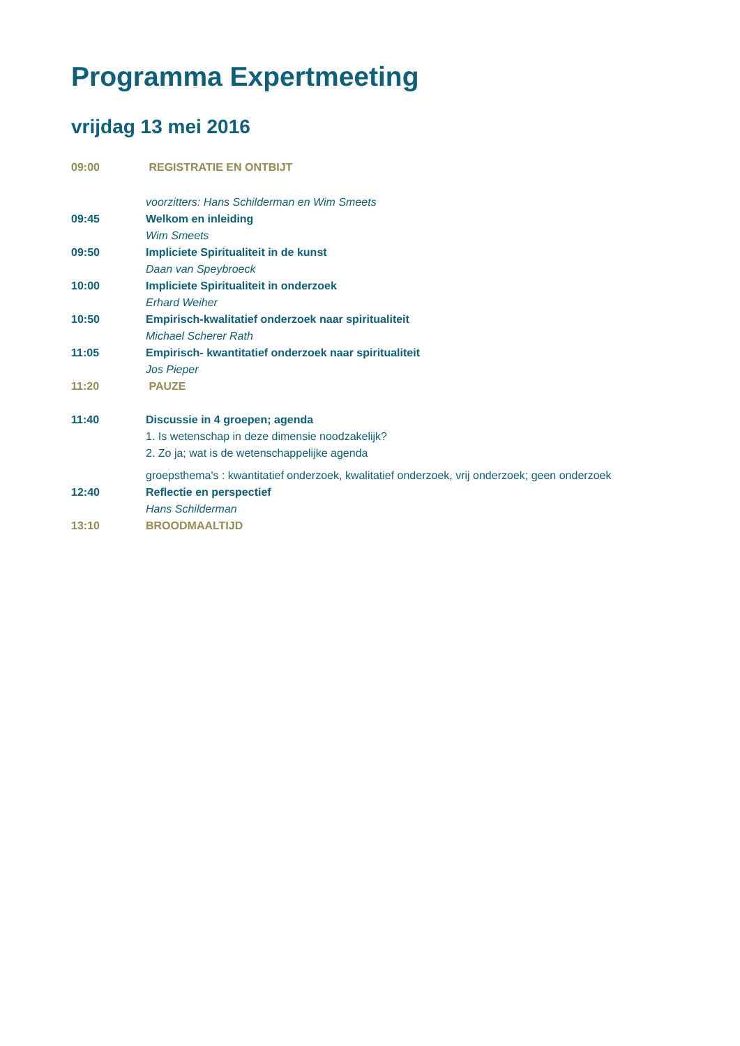Programma Expertmeeting
vrijdag 13 mei 2016
09:00 REGISTRATIE EN ONTBIJT
voorzitters: Hans Schilderman en Wim Smeets
09:45 Welkom en inleiding
Wim Smeets
09:50 Impliciete Spiritualiteit in de kunst
Daan van Speybroeck
10:00 Impliciete Spiritualiteit in onderzoek
Erhard Weiher
10:50 Empirisch-kwalitatief onderzoek naar spiritualiteit
Michael Scherer Rath
11:05 Empirisch- kwantitatief onderzoek naar spiritualiteit
Jos Pieper
11:20 PAUZE
11:40 Discussie in 4 groepen; agenda
1. Is wetenschap in deze dimensie noodzakelijk?
2. Zo ja; wat is de wetenschappelijke agenda
groepsthema's : kwantitatief onderzoek, kwalitatief onderzoek, vrij onderzoek; geen onderzoek
12:40 Reflectie en perspectief
Hans Schilderman
13:10 BROODMAALTIJD